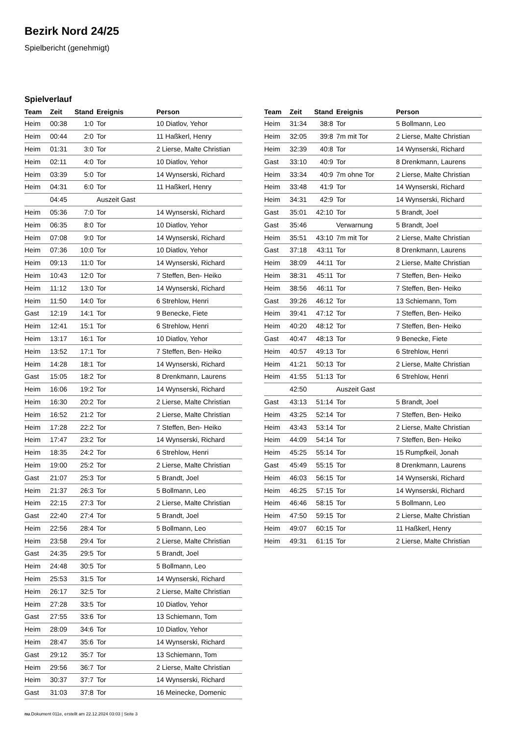Bezirk Nord 24/25
Spielbericht (genehmigt)
Spielverlauf
| Team | Zeit | Stand | Ereignis | Person |
| --- | --- | --- | --- | --- |
| Heim | 00:38 | 1:0 | Tor | 10 Diatlov, Yehor |
| Heim | 00:44 | 2:0 | Tor | 11 Haßkerl, Henry |
| Heim | 01:31 | 3:0 | Tor | 2 Lierse, Malte Christian |
| Heim | 02:11 | 4:0 | Tor | 10 Diatlov, Yehor |
| Heim | 03:39 | 5:0 | Tor | 14 Wynserski, Richard |
| Heim | 04:31 | 6:0 | Tor | 11 Haßkerl, Henry |
| | 04:45 | | Auszeit Gast | |
| Heim | 05:36 | 7:0 | Tor | 14 Wynserski, Richard |
| Heim | 06:35 | 8:0 | Tor | 10 Diatlov, Yehor |
| Heim | 07:08 | 9:0 | Tor | 14 Wynserski, Richard |
| Heim | 07:36 | 10:0 | Tor | 10 Diatlov, Yehor |
| Heim | 09:13 | 11:0 | Tor | 14 Wynserski, Richard |
| Heim | 10:43 | 12:0 | Tor | 7 Steffen, Ben- Heiko |
| Heim | 11:12 | 13:0 | Tor | 14 Wynserski, Richard |
| Heim | 11:50 | 14:0 | Tor | 6 Strehlow, Henri |
| Gast | 12:19 | 14:1 | Tor | 9 Benecke, Fiete |
| Heim | 12:41 | 15:1 | Tor | 6 Strehlow, Henri |
| Heim | 13:17 | 16:1 | Tor | 10 Diatlov, Yehor |
| Heim | 13:52 | 17:1 | Tor | 7 Steffen, Ben- Heiko |
| Heim | 14:28 | 18:1 | Tor | 14 Wynserski, Richard |
| Gast | 15:05 | 18:2 | Tor | 8 Drenkmann, Laurens |
| Heim | 16:06 | 19:2 | Tor | 14 Wynserski, Richard |
| Heim | 16:30 | 20:2 | Tor | 2 Lierse, Malte Christian |
| Heim | 16:52 | 21:2 | Tor | 2 Lierse, Malte Christian |
| Heim | 17:28 | 22:2 | Tor | 7 Steffen, Ben- Heiko |
| Heim | 17:47 | 23:2 | Tor | 14 Wynserski, Richard |
| Heim | 18:35 | 24:2 | Tor | 6 Strehlow, Henri |
| Heim | 19:00 | 25:2 | Tor | 2 Lierse, Malte Christian |
| Gast | 21:07 | 25:3 | Tor | 5 Brandt, Joel |
| Heim | 21:37 | 26:3 | Tor | 5 Bollmann, Leo |
| Heim | 22:15 | 27:3 | Tor | 2 Lierse, Malte Christian |
| Gast | 22:40 | 27:4 | Tor | 5 Brandt, Joel |
| Heim | 22:56 | 28:4 | Tor | 5 Bollmann, Leo |
| Heim | 23:58 | 29:4 | Tor | 2 Lierse, Malte Christian |
| Gast | 24:35 | 29:5 | Tor | 5 Brandt, Joel |
| Heim | 24:48 | 30:5 | Tor | 5 Bollmann, Leo |
| Heim | 25:53 | 31:5 | Tor | 14 Wynserski, Richard |
| Heim | 26:17 | 32:5 | Tor | 2 Lierse, Malte Christian |
| Heim | 27:28 | 33:5 | Tor | 10 Diatlov, Yehor |
| Gast | 27:55 | 33:6 | Tor | 13 Schiemann, Tom |
| Heim | 28:09 | 34:6 | Tor | 10 Diatlov, Yehor |
| Heim | 28:47 | 35:6 | Tor | 14 Wynserski, Richard |
| Gast | 29:12 | 35:7 | Tor | 13 Schiemann, Tom |
| Heim | 29:56 | 36:7 | Tor | 2 Lierse, Malte Christian |
| Heim | 30:37 | 37:7 | Tor | 14 Wynserski, Richard |
| Gast | 31:03 | 37:8 | Tor | 16 Meinecke, Domenic |
| Team | Zeit | Stand | Ereignis | Person |
| --- | --- | --- | --- | --- |
| Heim | 31:34 | 38:8 | Tor | 5 Bollmann, Leo |
| Heim | 32:05 | 39:8 | 7m mit Tor | 2 Lierse, Malte Christian |
| Heim | 32:39 | 40:8 | Tor | 14 Wynserski, Richard |
| Gast | 33:10 | 40:9 | Tor | 8 Drenkmann, Laurens |
| Heim | 33:34 | 40:9 | 7m ohne Tor | 2 Lierse, Malte Christian |
| Heim | 33:48 | 41:9 | Tor | 14 Wynserski, Richard |
| Heim | 34:31 | 42:9 | Tor | 14 Wynserski, Richard |
| Gast | 35:01 | 42:10 | Tor | 5 Brandt, Joel |
| Gast | 35:46 | | Verwarnung | 5 Brandt, Joel |
| Heim | 35:51 | 43:10 | 7m mit Tor | 2 Lierse, Malte Christian |
| Gast | 37:18 | 43:11 | Tor | 8 Drenkmann, Laurens |
| Heim | 38:09 | 44:11 | Tor | 2 Lierse, Malte Christian |
| Heim | 38:31 | 45:11 | Tor | 7 Steffen, Ben- Heiko |
| Heim | 38:56 | 46:11 | Tor | 7 Steffen, Ben- Heiko |
| Gast | 39:26 | 46:12 | Tor | 13 Schiemann, Tom |
| Heim | 39:41 | 47:12 | Tor | 7 Steffen, Ben- Heiko |
| Heim | 40:20 | 48:12 | Tor | 7 Steffen, Ben- Heiko |
| Gast | 40:47 | 48:13 | Tor | 9 Benecke, Fiete |
| Heim | 40:57 | 49:13 | Tor | 6 Strehlow, Henri |
| Heim | 41:21 | 50:13 | Tor | 2 Lierse, Malte Christian |
| Heim | 41:55 | 51:13 | Tor | 6 Strehlow, Henri |
| | 42:50 | | Auszeit Gast | |
| Gast | 43:13 | 51:14 | Tor | 5 Brandt, Joel |
| Heim | 43:25 | 52:14 | Tor | 7 Steffen, Ben- Heiko |
| Heim | 43:43 | 53:14 | Tor | 2 Lierse, Malte Christian |
| Heim | 44:09 | 54:14 | Tor | 7 Steffen, Ben- Heiko |
| Heim | 45:25 | 55:14 | Tor | 15 Rumpfkeil, Jonah |
| Gast | 45:49 | 55:15 | Tor | 8 Drenkmann, Laurens |
| Heim | 46:03 | 56:15 | Tor | 14 Wynserski, Richard |
| Heim | 46:25 | 57:15 | Tor | 14 Wynserski, Richard |
| Heim | 46:46 | 58:15 | Tor | 5 Bollmann, Leo |
| Heim | 47:50 | 59:15 | Tor | 2 Lierse, Malte Christian |
| Heim | 49:07 | 60:15 | Tor | 11 Haßkerl, Henry |
| Heim | 49:31 | 61:15 | Tor | 2 Lierse, Malte Christian |
nu.Dokument 011e, erstellt am 22.12.2024 03:03 | Seite 3